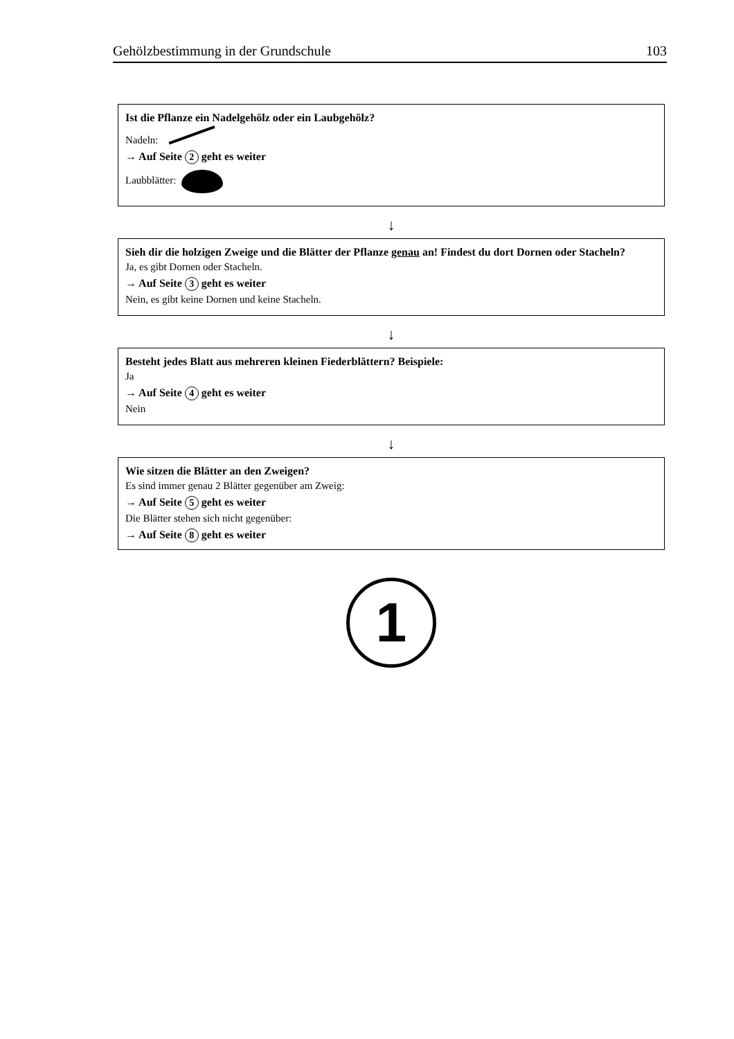Gehölzbestimmung in der Grundschule 103
Ist die Pflanze ein Nadelgehölz oder ein Laubgehölz?
Nadeln:
→ Auf Seite 2 geht es weiter
Laubblätter:
↓
Sieh dir die holzigen Zweige und die Blätter der Pflanze genau an! Findest du dort Dornen oder Stacheln?
Ja, es gibt Dornen oder Stacheln.
→ Auf Seite 3 geht es weiter
Nein, es gibt keine Dornen und keine Stacheln.
↓
Besteht jedes Blatt aus mehreren kleinen Fiederblättern? Beispiele:
Ja
→ Auf Seite 4 geht es weiter
Nein
↓
Wie sitzen die Blätter an den Zweigen?
Es sind immer genau 2 Blätter gegenüber am Zweig:
→ Auf Seite 5 geht es weiter
Die Blätter stehen sich nicht gegenüber:
→ Auf Seite 8 geht es weiter
1